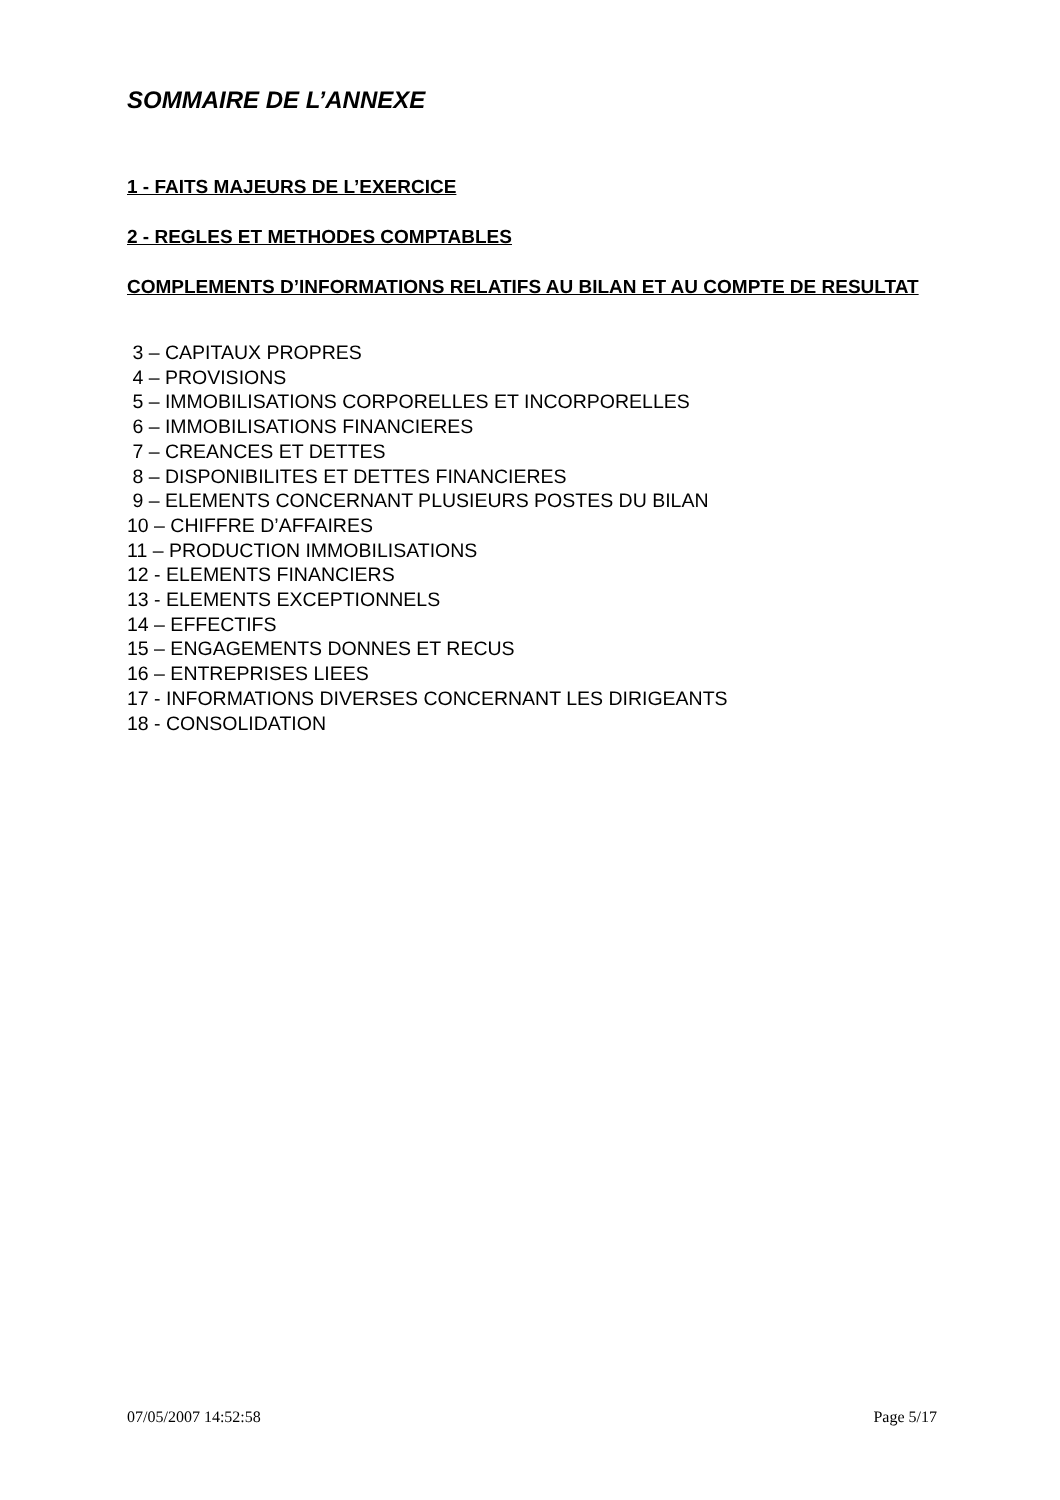SOMMAIRE DE L’ANNEXE
1 - FAITS MAJEURS DE L’EXERCICE
2 - REGLES ET METHODES COMPTABLES
COMPLEMENTS D’INFORMATIONS RELATIFS AU BILAN ET AU COMPTE DE RESULTAT
3 – CAPITAUX PROPRES
4 – PROVISIONS
5 – IMMOBILISATIONS CORPORELLES ET INCORPORELLES
6 – IMMOBILISATIONS FINANCIERES
7 – CREANCES ET DETTES
8 – DISPONIBILITES ET DETTES FINANCIERES
9 – ELEMENTS CONCERNANT PLUSIEURS POSTES DU BILAN
10 – CHIFFRE D’AFFAIRES
11 – PRODUCTION IMMOBILISATIONS
12 - ELEMENTS FINANCIERS
13 - ELEMENTS EXCEPTIONNELS
14 – EFFECTIFS
15 – ENGAGEMENTS DONNES ET RECUS
16 – ENTREPRISES LIEES
17 - INFORMATIONS DIVERSES CONCERNANT LES DIRIGEANTS
18 - CONSOLIDATION
07/05/2007 14:52:58 Page 5/17